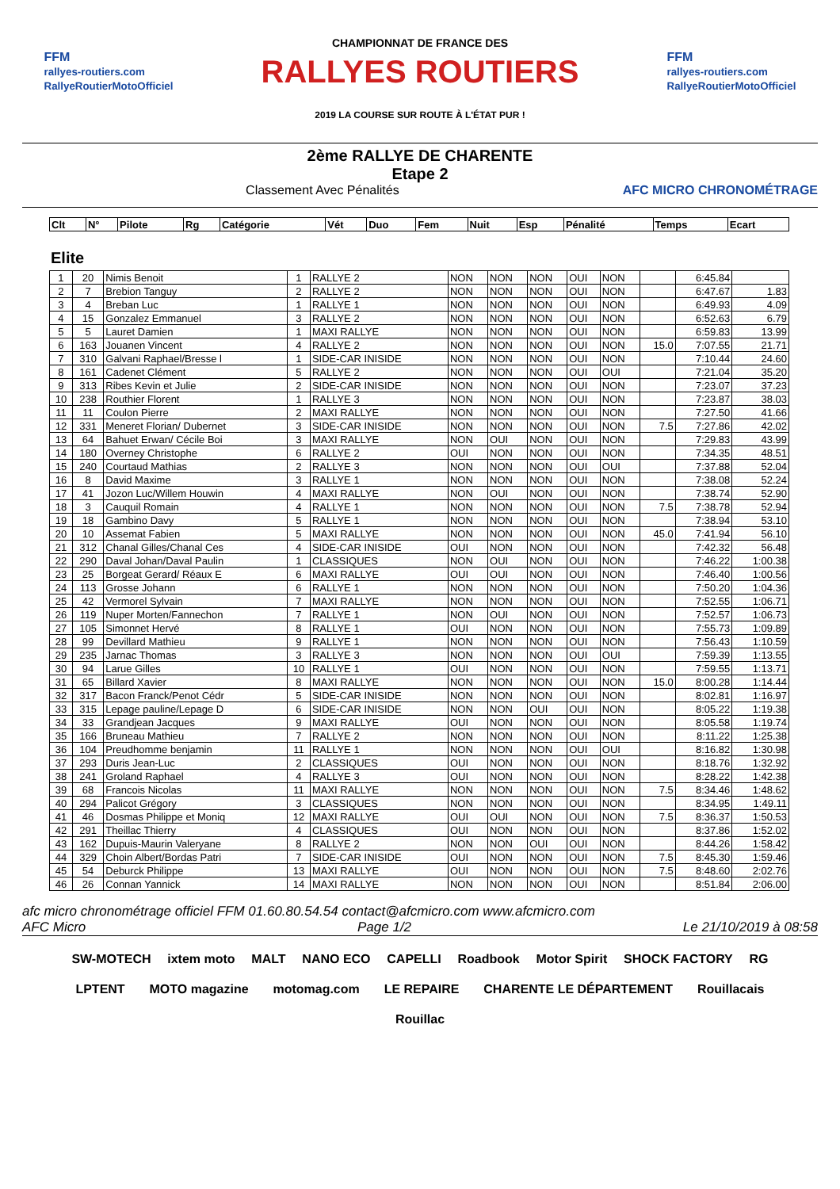FFM
rallyes-routiers.com
RallyeRoutierMotoOfficiel
CHAMPIONNAT DE FRANCE DES
RALLYES ROUTIERS
2019 LA COURSE SUR ROUTE À L'ÉTAT PUR !
FFM
rallyes-routiers.com
RallyeRoutierMotoOfficiel
2ème RALLYE DE CHARENTE
Etape 2
Classement Avec Pénalités AFC MICRO CHRONOMÉTRAGE
| Clt | N° | Pilote | Rg | Catégorie | Vét | Duo | Fem | Nuit | Esp | Pénalité | Temps | Ecart |
| --- | --- | --- | --- | --- | --- | --- | --- | --- | --- | --- | --- | --- |
Elite
| 1 | 20 | Nimis Benoit | 1 | RALLYE 2 | NON | NON | NON | OUI | NON | | 6:45.84 | |
| 2 | 7 | Brebion Tanguy | 2 | RALLYE 2 | NON | NON | NON | OUI | NON | | 6:47.67 | 1.83 |
| 3 | 4 | Breban Luc | 1 | RALLYE 1 | NON | NON | NON | OUI | NON | | 6:49.93 | 4.09 |
| 4 | 15 | Gonzalez Emmanuel | 3 | RALLYE 2 | NON | NON | NON | OUI | NON | | 6:52.63 | 6.79 |
| 5 | 5 | Lauret Damien | 1 | MAXI RALLYE | NON | NON | NON | OUI | NON | | 6:59.83 | 13.99 |
| 6 | 163 | Jouanen Vincent | 4 | RALLYE 2 | NON | NON | NON | OUI | NON | 15.0 | 7:07.55 | 21.71 |
| 7 | 310 | Galvani Raphael/Bresse l | 1 | SIDE-CAR INISIDE | NON | NON | NON | OUI | NON | | 7:10.44 | 24.60 |
| 8 | 161 | Cadenet Clément | 5 | RALLYE 2 | NON | NON | NON | OUI | OUI | | 7:21.04 | 35.20 |
| 9 | 313 | Ribes Kevin et Julie | 2 | SIDE-CAR INISIDE | NON | NON | NON | OUI | NON | | 7:23.07 | 37.23 |
| 10 | 238 | Routhier Florent | 1 | RALLYE 3 | NON | NON | NON | OUI | NON | | 7:23.87 | 38.03 |
| 11 | 11 | Coulon Pierre | 2 | MAXI RALLYE | NON | NON | NON | OUI | NON | | 7:27.50 | 41.66 |
| 12 | 331 | Meneret Florian/ Dubernet | 3 | SIDE-CAR INISIDE | NON | NON | NON | OUI | NON | 7.5 | 7:27.86 | 42.02 |
| 13 | 64 | Bahuet Erwan/ Cécile Boi | 3 | MAXI RALLYE | NON | OUI | NON | OUI | NON | | 7:29.83 | 43.99 |
| 14 | 180 | Overney Christophe | 6 | RALLYE 2 | OUI | NON | NON | OUI | NON | | 7:34.35 | 48.51 |
| 15 | 240 | Courtaud Mathias | 2 | RALLYE 3 | NON | NON | NON | OUI | OUI | | 7:37.88 | 52.04 |
| 16 | 8 | David Maxime | 3 | RALLYE 1 | NON | NON | NON | OUI | NON | | 7:38.08 | 52.24 |
| 17 | 41 | Jozon Luc/Willem Houwin | 4 | MAXI RALLYE | NON | OUI | NON | OUI | NON | | 7:38.74 | 52.90 |
| 18 | 3 | Cauquil Romain | 4 | RALLYE 1 | NON | NON | NON | OUI | NON | 7.5 | 7:38.78 | 52.94 |
| 19 | 18 | Gambino Davy | 5 | RALLYE 1 | NON | NON | NON | OUI | NON | | 7:38.94 | 53.10 |
| 20 | 10 | Assemat Fabien | 5 | MAXI RALLYE | NON | NON | NON | OUI | NON | 45.0 | 7:41.94 | 56.10 |
| 21 | 312 | Chanal Gilles/Chanal Ces | 4 | SIDE-CAR INISIDE | OUI | NON | NON | OUI | NON | | 7:42.32 | 56.48 |
| 22 | 290 | Daval Johan/Daval Paulin | 1 | CLASSIQUES | NON | OUI | NON | OUI | NON | | 7:46.22 | 1:00.38 |
| 23 | 25 | Borgeat Gerard/ Réaux E | 6 | MAXI RALLYE | OUI | OUI | NON | OUI | NON | | 7:46.40 | 1:00.56 |
| 24 | 113 | Grosse Johann | 6 | RALLYE 1 | NON | NON | NON | OUI | NON | | 7:50.20 | 1:04.36 |
| 25 | 42 | Vermorel Sylvain | 7 | MAXI RALLYE | NON | NON | NON | OUI | NON | | 7:52.55 | 1:06.71 |
| 26 | 119 | Nuper Morten/Fannechon | 7 | RALLYE 1 | NON | OUI | NON | OUI | NON | | 7:52.57 | 1:06.73 |
| 27 | 105 | Simonnet Hervé | 8 | RALLYE 1 | OUI | NON | NON | OUI | NON | | 7:55.73 | 1:09.89 |
| 28 | 99 | Devillard Mathieu | 9 | RALLYE 1 | NON | NON | NON | OUI | NON | | 7:56.43 | 1:10.59 |
| 29 | 235 | Jarnac Thomas | 3 | RALLYE 3 | NON | NON | NON | OUI | OUI | | 7:59.39 | 1:13.55 |
| 30 | 94 | Larue Gilles | 10 | RALLYE 1 | OUI | NON | NON | OUI | NON | | 7:59.55 | 1:13.71 |
| 31 | 65 | Billard Xavier | 8 | MAXI RALLYE | NON | NON | NON | OUI | NON | 15.0 | 8:00.28 | 1:14.44 |
| 32 | 317 | Bacon Franck/Penot Cédr | 5 | SIDE-CAR INISIDE | NON | NON | NON | OUI | NON | | 8:02.81 | 1:16.97 |
| 33 | 315 | Lepage pauline/Lepage D | 6 | SIDE-CAR INISIDE | NON | NON | OUI | OUI | NON | | 8:05.22 | 1:19.38 |
| 34 | 33 | Grandjean Jacques | 9 | MAXI RALLYE | OUI | NON | NON | OUI | NON | | 8:05.58 | 1:19.74 |
| 35 | 166 | Bruneau Mathieu | 7 | RALLYE 2 | NON | NON | NON | OUI | NON | | 8:11.22 | 1:25.38 |
| 36 | 104 | Preudhomme benjamin | 11 | RALLYE 1 | NON | NON | NON | OUI | OUI | | 8:16.82 | 1:30.98 |
| 37 | 293 | Duris Jean-Luc | 2 | CLASSIQUES | OUI | NON | NON | OUI | NON | | 8:18.76 | 1:32.92 |
| 38 | 241 | Groland Raphael | 4 | RALLYE 3 | OUI | NON | NON | OUI | NON | | 8:28.22 | 1:42.38 |
| 39 | 68 | Francois Nicolas | 11 | MAXI RALLYE | NON | NON | NON | OUI | NON | 7.5 | 8:34.46 | 1:48.62 |
| 40 | 294 | Palicot Grégory | 3 | CLASSIQUES | NON | NON | NON | OUI | NON | | 8:34.95 | 1:49.11 |
| 41 | 46 | Dosmas Philippe et Moniq | 12 | MAXI RALLYE | OUI | OUI | NON | OUI | NON | 7.5 | 8:36.37 | 1:50.53 |
| 42 | 291 | Theillac Thierry | 4 | CLASSIQUES | OUI | NON | NON | OUI | NON | | 8:37.86 | 1:52.02 |
| 43 | 162 | Dupuis-Maurin Valeryane | 8 | RALLYE 2 | NON | NON | OUI | OUI | NON | | 8:44.26 | 1:58.42 |
| 44 | 329 | Choin Albert/Bordas Patri | 7 | SIDE-CAR INISIDE | OUI | NON | NON | OUI | NON | 7.5 | 8:45.30 | 1:59.46 |
| 45 | 54 | Deburck Philippe | 13 | MAXI RALLYE | OUI | NON | NON | OUI | NON | 7.5 | 8:48.60 | 2:02.76 |
| 46 | 26 | Connan Yannick | 14 | MAXI RALLYE | NON | NON | NON | OUI | NON | | 8:51.84 | 2:06.00 |
afc micro chronométrage officiel FFM 01.60.80.54.54 contact@afcmicro.com www.afcmicro.com
AFC Micro Page 1/2 Le 21/10/2019 à 08:58
SW-MOTECH ixtem moto MALT NANO ECO CAPELLI Roadbook Motor Spirit SHOCK FACTORY RG LPTENT MOTO magazine motomag.com LE REPAIRE CHARENTE LE DÉPARTEMENT Rouillacais Rouillac